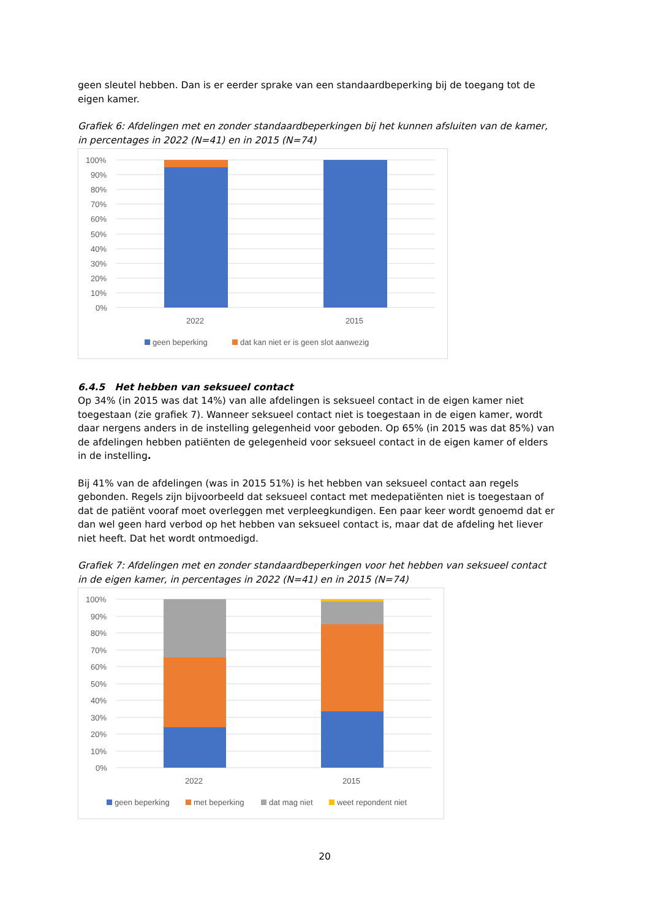geen sleutel hebben. Dan is er eerder sprake van een standaardbeperking bij de toegang tot de eigen kamer.
Grafiek 6: Afdelingen met en zonder standaardbeperkingen bij het kunnen afsluiten van de kamer, in percentages in 2022 (N=41) en in 2015 (N=74)
100%
90%
80%
70%
60%
50%
40%
30%
20%
10%
0%
2022
2015
geen beperking
dat kan niet er is geen slot aanwezig
6.4.5 Het hebben van seksueel contact
Op 34% (in 2015 was dat 14%) van alle afdelingen is seksueel contact in de eigen kamer niet toegestaan (zie grafiek 7). Wanneer seksueel contact niet is toegestaan in de eigen kamer, wordt daar nergens anders in de instelling gelegenheid voor geboden. Op 65% (in 2015 was dat 85%) van de afdelingen hebben patiënten de gelegenheid voor seksueel contact in de eigen kamer of elders in de instelling.
Bij 41% van de afdelingen (was in 2015 51%) is het hebben van seksueel contact aan regels gebonden. Regels zijn bijvoorbeeld dat seksueel contact met medepatiënten niet is toegestaan of dat de patiënt vooraf moet overleggen met verpleegkundigen. Een paar keer wordt genoemd dat er dan wel geen hard verbod op het hebben van seksueel contact is, maar dat de afdeling het liever niet heeft. Dat het wordt ontmoedigd.
Grafiek 7: Afdelingen met en zonder standaardbeperkingen voor het hebben van seksueel contact in de eigen kamer, in percentages in 2022 (N=41) en in 2015 (N=74)
100%
90%
80%
70%
60%
50%
40%
30%
20%
10%
0%
2022
2015
geen beperking
met beperking
dat mag niet
weet repondent niet
20